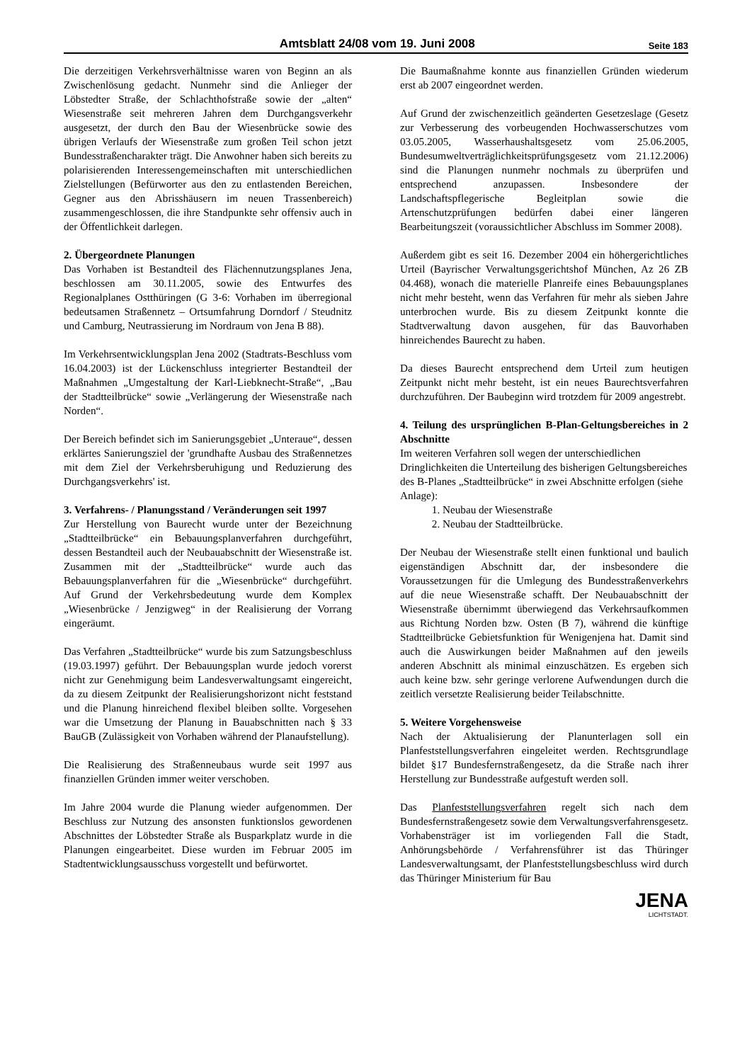Amtsblatt 24/08 vom 19. Juni 2008 Seite 183
Die derzeitigen Verkehrsverhältnisse waren von Beginn an als Zwischenlösung gedacht. Nunmehr sind die Anlieger der Löbstedter Straße, der Schlachthofstraße sowie der „alten“ Wiesenstraße seit mehreren Jahren dem Durchgangsverkehr ausgesetzt, der durch den Bau der Wiesenbrücke sowie des übrigen Verlaufs der Wiesenstraße zum großen Teil schon jetzt Bundesstraßencharakter trägt. Die Anwohner haben sich bereits zu polarisierenden Interessengemeinschaften mit unterschiedlichen Zielstellungen (Befürworter aus den zu entlastenden Bereichen, Gegner aus den Abrisshäusern im neuen Trassenbereich) zusammengeschlossen, die ihre Standpunkte sehr offensiv auch in der Öffentlichkeit darlegen.
2. Übergeordnete Planungen
Das Vorhaben ist Bestandteil des Flächennutzungsplanes Jena, beschlossen am 30.11.2005, sowie des Entwurfes des Regionalplanes Ostthüringen (G 3-6: Vorhaben im überregional bedeutsamen Straßennetz – Ortsumfahrung Dorndorf / Steudnitz und Camburg, Neutrassierung im Nordraum von Jena B 88).
Im Verkehrsentwicklungsplan Jena 2002 (Stadtrats-Beschluss vom 16.04.2003) ist der Lückenschluss integrierter Bestandteil der Maßnahmen „Umgestaltung der Karl-Liebknecht-Straße“, „Bau der Stadtteilbrücke“ sowie „Verlängerung der Wiesenstraße nach Norden“.
Der Bereich befindet sich im Sanierungsgebiet „Unteraue“, dessen erklärtes Sanierungsziel der 'grundhafte Ausbau des Straßennetzes mit dem Ziel der Verkehrsberuhigung und Reduzierung des Durchgangsverkehrs' ist.
3. Verfahrens- / Planungsstand / Veränderungen seit 1997
Zur Herstellung von Baurecht wurde unter der Bezeichnung „Stadtteilbrücke“ ein Bebauungsplanverfahren durchgeführt, dessen Bestandteil auch der Neubauabschnitt der Wiesenstraße ist. Zusammen mit der „Stadtteilbrücke“ wurde auch das Bebauungsplanverfahren für die „Wiesenbrücke“ durchgeführt. Auf Grund der Verkehrsbedeutung wurde dem Komplex „Wiesenbrücke / Jenzigweg“ in der Realisierung der Vorrang eingeräumt.
Das Verfahren „Stadtteilbrücke“ wurde bis zum Satzungsbeschluss (19.03.1997) geführt. Der Bebauungsplan wurde jedoch vorerst nicht zur Genehmigung beim Landesverwaltungsamt eingereicht, da zu diesem Zeitpunkt der Realisierungshorizont nicht feststand und die Planung hinreichend flexibel bleiben sollte. Vorgesehen war die Umsetzung der Planung in Bauabschnitten nach § 33 BauGB (Zulässigkeit von Vorhaben während der Planaufstellung).
Die Realisierung des Straßenneubaus wurde seit 1997 aus finanziellen Gründen immer weiter verschoben.
Im Jahre 2004 wurde die Planung wieder aufgenommen. Der Beschluss zur Nutzung des ansonsten funktionslos gewordenen Abschnittes der Löbstedter Straße als Busparkplatz wurde in die Planungen eingearbeitet. Diese wurden im Februar 2005 im Stadtentwicklungsausschuss vorgestellt und befürwortet.
Die Baumaßnahme konnte aus finanziellen Gründen wiederum erst ab 2007 eingeordnet werden.
Auf Grund der zwischenzeitlich geänderten Gesetzeslage (Gesetz zur Verbesserung des vorbeugenden Hochwasserschutzes vom 03.05.2005, Wasserhaushaltsgesetz vom 25.06.2005, Bundesumweltverträglichkeitsprüfungsgesetz vom 21.12.2006) sind die Planungen nunmehr nochmals zu überprüfen und entsprechend anzupassen. Insbesondere der Landschaftspflegerische Begleitplan sowie die Artenschutzprüfungen bedürfen dabei einer längeren Bearbeitungszeit (voraussichtlicher Abschluss im Sommer 2008).
Außerdem gibt es seit 16. Dezember 2004 ein höhergerichtliches Urteil (Bayrischer Verwaltungsgerichtshof München, Az 26 ZB 04.468), wonach die materielle Planreife eines Bebauungsplanes nicht mehr besteht, wenn das Verfahren für mehr als sieben Jahre unterbrochen wurde. Bis zu diesem Zeitpunkt konnte die Stadtverwaltung davon ausgehen, für das Bauvorhaben hinreichendes Baurecht zu haben.
Da dieses Baurecht entsprechend dem Urteil zum heutigen Zeitpunkt nicht mehr besteht, ist ein neues Baurechtsverfahren durchzuführen. Der Baubeginn wird trotzdem für 2009 angestrebt.
4. Teilung des ursprünglichen B-Plan-Geltungsbereiches in 2 Abschnitte
Im weiteren Verfahren soll wegen der unterschiedlichen Dringlichkeiten die Unterteilung des bisherigen Geltungsbereiches des B-Planes „Stadtteilbrücke“ in zwei Abschnitte erfolgen (siehe Anlage):
1. Neubau der Wiesenstraße
2. Neubau der Stadtteilbrücke.
Der Neubau der Wiesenstraße stellt einen funktional und baulich eigenständigen Abschnitt dar, der insbesondere die Voraussetzungen für die Umlegung des Bundesstraßenverkehrs auf die neue Wiesenstraße schafft. Der Neubauabschnitt der Wiesenstraße übernimmt überwiegend das Verkehrsaufkommen aus Richtung Norden bzw. Osten (B 7), während die künftige Stadtteilbrücke Gebietsfunktion für Wenigenjena hat. Damit sind auch die Auswirkungen beider Maßnahmen auf den jeweils anderen Abschnitt als minimal einzuschätzen. Es ergeben sich auch keine bzw. sehr geringe verlorene Aufwendungen durch die zeitlich versetzte Realisierung beider Teilabschnitte.
5. Weitere Vorgehensweise
Nach der Aktualisierung der Planunterlagen soll ein Planfeststellungsverfahren eingeleitet werden. Rechtsgrundlage bildet §17 Bundesfernstraßengesetz, da die Straße nach ihrer Herstellung zur Bundesstraße aufgestuft werden soll.
Das Planfeststellungsverfahren regelt sich nach dem Bundesfernstraßengesetz sowie dem Verwaltungsverfahrensgesetz. Vorhabensträger ist im vorliegenden Fall die Stadt, Anhörungsbehörde / Verfahrensführer ist das Thüringer Landesverwaltungsamt, der Planfeststellungsbeschluss wird durch das Thüringer Ministerium für Bau
JENA
LICHTSTADT.